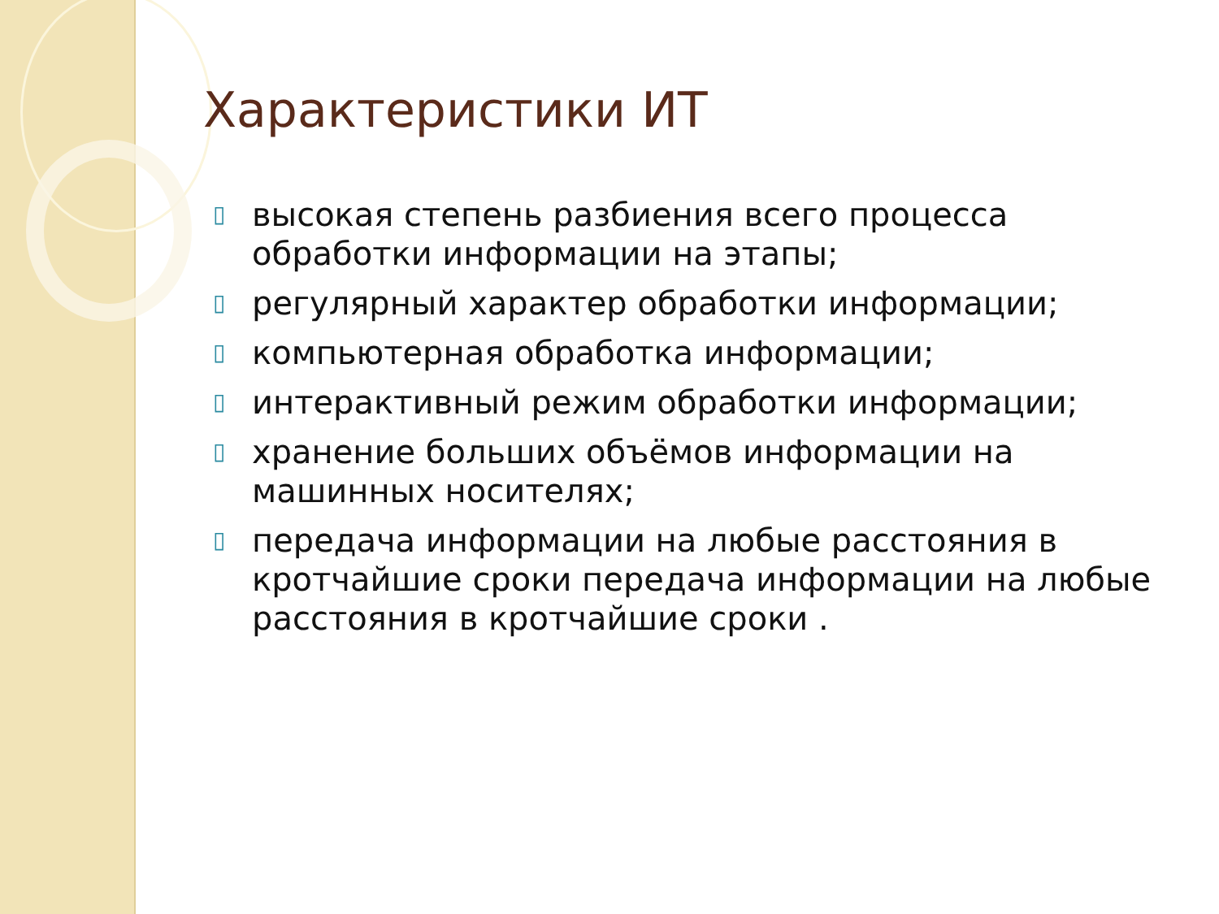Характеристики ИТ
▯ высокая степень разбиения всего процесса обработки информации на этапы;
▯ регулярный характер обработки информации;
▯ компьютерная обработка информации;
▯ интерактивный режим обработки информации;
▯ хранение больших объёмов информации на машинных носителях;
▯ передача информации на любые расстояния в кротчайшие сроки передача информации на любые расстояния в кротчайшие сроки .